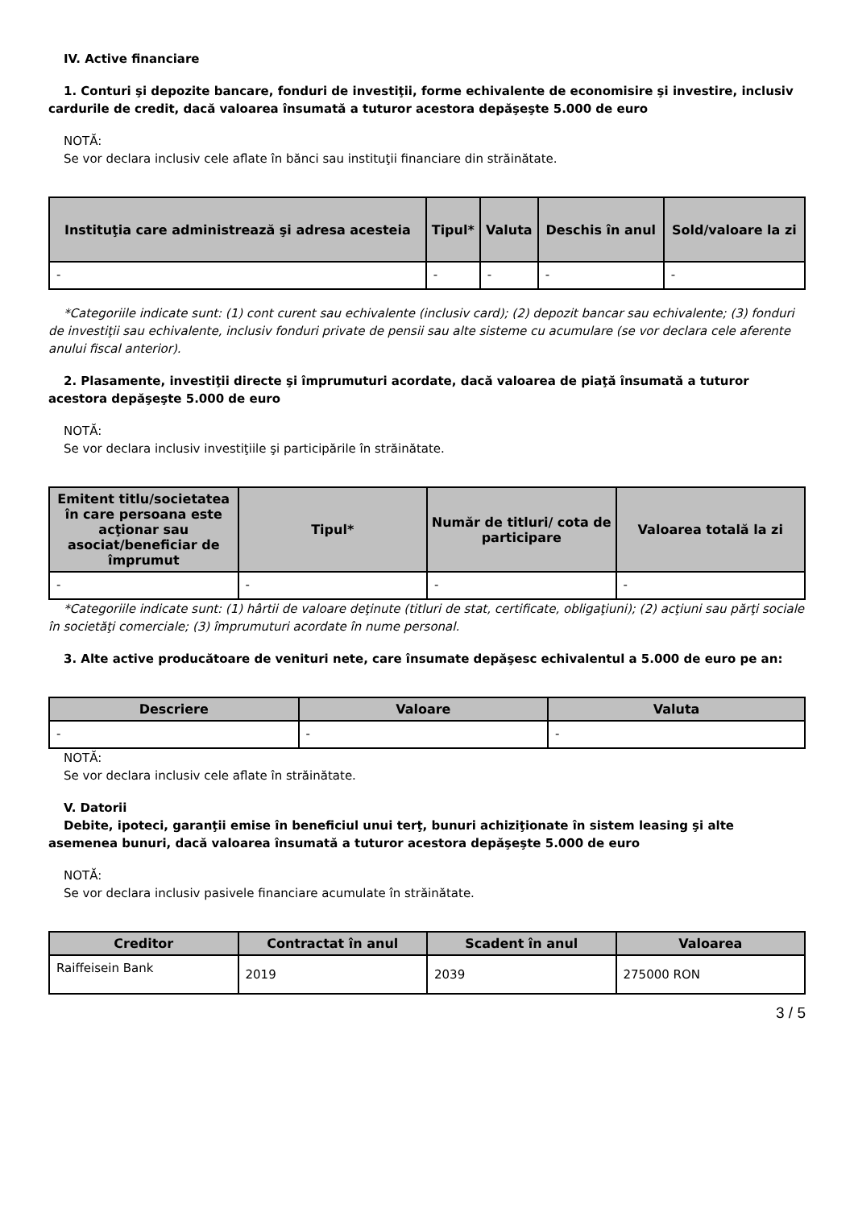IV. Active financiare
1. Conturi şi depozite bancare, fonduri de investiţii, forme echivalente de economisire şi investire, inclusiv cardurile de credit, dacă valoarea însumată a tuturor acestora depăşeşte 5.000 de euro
NOTĂ:
Se vor declara inclusiv cele aflate în bănci sau instituţii financiare din străinătate.
| Instituţia care administrează şi adresa acesteia | Tipul* | Valuta | Deschis în anul | Sold/valoare la zi |
| --- | --- | --- | --- | --- |
| - | - | - | - | - |
*Categoriile indicate sunt: (1) cont curent sau echivalente (inclusiv card); (2) depozit bancar sau echivalente; (3) fonduri de investiţii sau echivalente, inclusiv fonduri private de pensii sau alte sisteme cu acumulare (se vor declara cele aferente anului fiscal anterior).
2. Plasamente, investiţii directe şi împrumuturi acordate, dacă valoarea de piaţă însumată a tuturor acestora depăşeşte 5.000 de euro
NOTĂ:
Se vor declara inclusiv investiţiile şi participările în străinătate.
| Emitent titlu/societatea în care persoana este acţionar sau asociat/beneficiar de împrumut | Tipul* | Număr de titluri/ cota de participare | Valoarea totală la zi |
| --- | --- | --- | --- |
| - | - | - | - |
*Categoriile indicate sunt: (1) hârtii de valoare deţinute (titluri de stat, certificate, obligaţiuni); (2) acţiuni sau părţi sociale în societăţi comerciale; (3) împrumuturi acordate în nume personal.
3. Alte active producătoare de venituri nete, care însumate depăşesc echivalentul a 5.000 de euro pe an:
| Descriere | Valoare | Valuta |
| --- | --- | --- |
| - | - | - |
NOTĂ:
Se vor declara inclusiv cele aflate în străinătate.
V. Datorii
Debite, ipoteci, garanţii emise în beneficiul unui terţ, bunuri achiziţionate în sistem leasing şi alte asemenea bunuri, dacă valoarea însumată a tuturor acestora depăşeşte 5.000 de euro
NOTĂ:
Se vor declara inclusiv pasivele financiare acumulate în străinătate.
| Creditor | Contractat în anul | Scadent în anul | Valoarea |
| --- | --- | --- | --- |
| Raiffeisein Bank | 2019 | 2039 | 275000 RON |
3 / 5